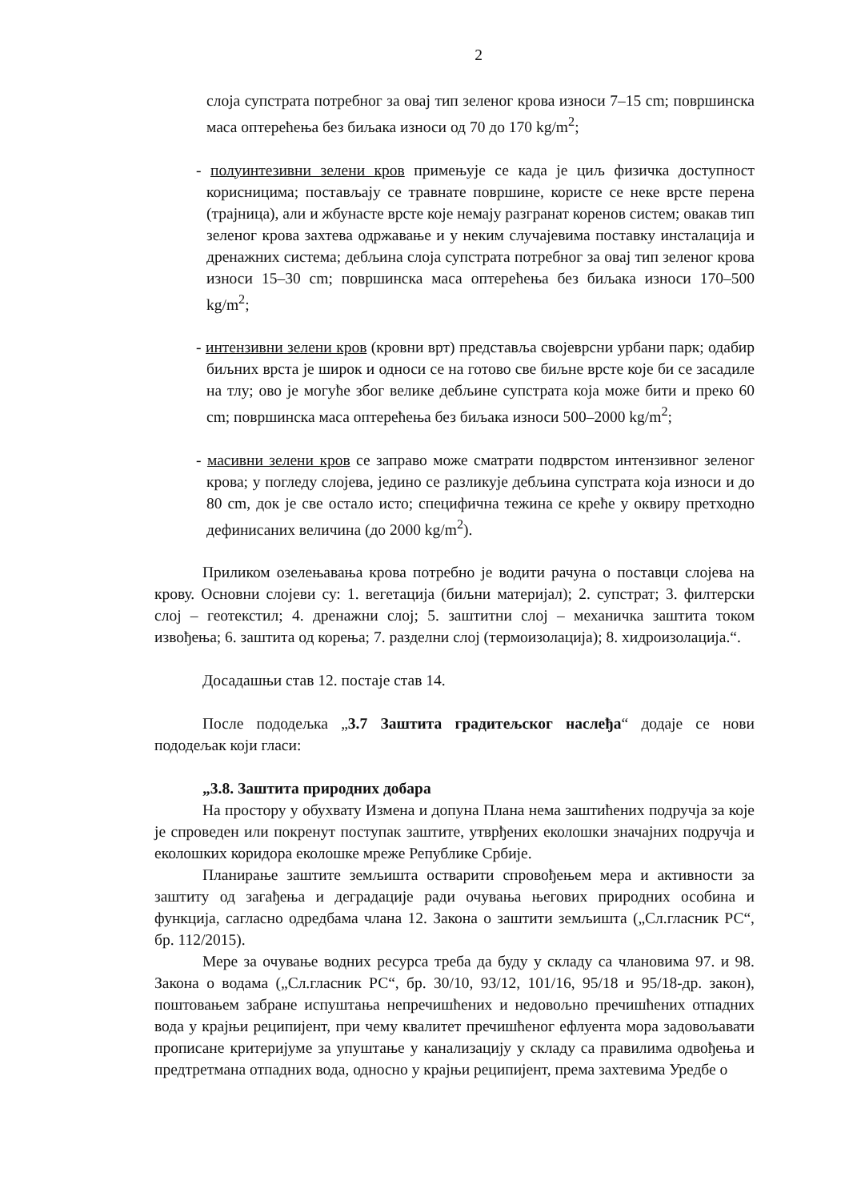2
слоја супстрата потребног за овај тип зеленог крова износи 7–15 cm; површинска маса оптерећења без биљака износи од 70 до 170 kg/m<sup>2</sup>;
- полуинтезивни зелени кров примењује се када је циљ физичка доступност корисницима; постављају се травнате површине, користе се неке врсте перена (трајница), али и жбунасте врсте које немају разгранат коренов систем; овакав тип зеленог крова захтева одржавање и у неким случајевима поставку инсталација и дренажних система; дебљина слоја супстрата потребног за овај тип зеленог крова износи 15–30 cm; површинска маса оптерећења без биљака износи 170–500 kg/m<sup>2</sup>;
- интензивни зелени кров (кровни врт) представља својеврсни урбани парк; одабир биљних врста је широк и односи се на готово све биљне врсте које би се засадиле на тлу; ово је могуће због велике дебљине супстрата која може бити и преко 60 cm; површинска маса оптерећења без биљака износи 500–2000 kg/m<sup>2</sup>;
- масивни зелени кров се заправо може сматрати подврстом интензивног зеленог крова; у погледу слојева, једино се разликује дебљина супстрата која износи и до 80 cm, док је све остало исто; специфична тежина се креће у оквиру претходно дефинисаних величина (до 2000 kg/m<sup>2</sup>).
Приликом озелењавања крова потребно је водити рачуна о поставци слојева на крову. Основни слојеви су: 1. вегетација (биљни материјал); 2. супстрат; 3. филтерски слој – геотекстил; 4. дренажни слој; 5. заштитни слој – механичка заштита током извођења; 6. заштита од корења; 7. разделни слој (термоизолација); 8. хидроизолација.“.
Досадашњи став 12. постаје став 14.
После пододељка „3.7 Заштита градитељског наслеђа“ додаје се нови пододељак који гласи:
„3.8. Заштита природних добара
На простору у обухвату Измена и допуна Плана нема заштићених подручја за које је спроведен или покренут поступак заштите, утврђених еколошки значајних подручја и еколошких коридора еколошке мреже Републике Србије.
Планирање заштите земљишта остварити спровођењем мера и активности за заштиту од загађења и деградације ради очувања његових природних особина и функција, сагласно одредбама члана 12. Закона о заштити земљишта („Сл.гласник РС“, бр. 112/2015).
Мере за очување водних ресурса треба да буду у складу са члановима 97. и 98. Закона о водама („Сл.гласник РС“, бр. 30/10, 93/12, 101/16, 95/18 и 95/18-др. закон), поштовањем забране испуштања непречишћених и недовољно пречишћених отпадних вода у крајњи реципијент, при чему квалитет пречишћеног ефлуента мора задовољавати прописане критеријуме за упуштање у канализацију у складу са правилима одвођења и предтретмана отпадних вода, односно у крајњи реципијент, према захтевима Уредбе о